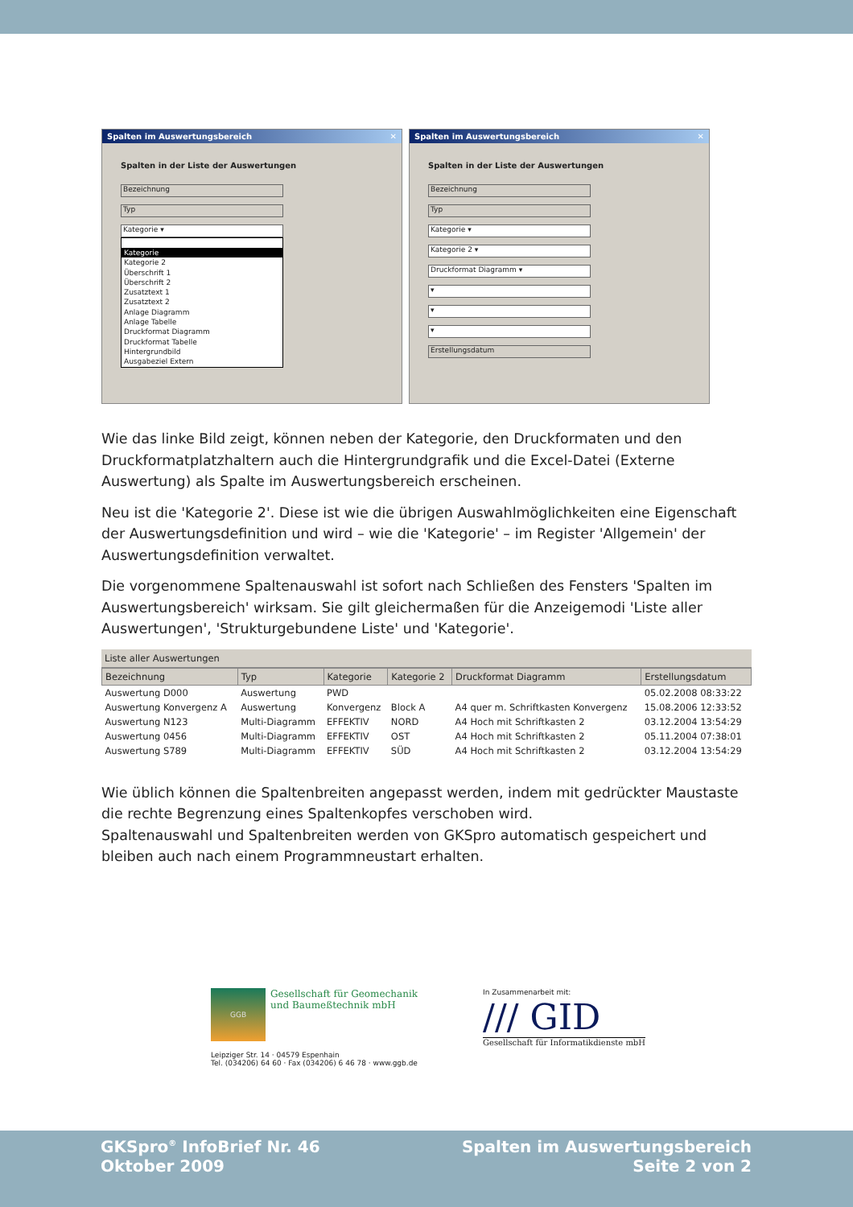Spalten im Auswertungsbereich ✕
Spalten in der Liste der Auswertungen
Bezeichnung
Typ
Kategorie ▾
Kategorie
Kategorie 2
Überschrift 1
Überschrift 2
Zusatztext 1
Zusatztext 2
Anlage Diagramm
Anlage Tabelle
Druckformat Diagramm
Druckformat Tabelle
Hintergrundbild
Ausgabeziel Extern
Spalten im Auswertungsbereich ✕
Spalten in der Liste der Auswertungen
Bezeichnung
Typ
Kategorie ▾
Kategorie 2 ▾
Druckformat Diagramm ▾
▾
▾
▾
Erstellungsdatum
Wie das linke Bild zeigt, können neben der Kategorie, den Druckformaten und den Druckformat­platzhaltern auch die Hintergrundgrafik und die Excel-Datei (Externe Auswertung) als Spalte im Auswertungsbereich erscheinen.
Neu ist die 'Kategorie 2'. Diese ist wie die übrigen Auswahlmöglichkeiten eine Eigenschaft der Auswertungsdefinition und wird – wie die 'Kategorie' – im Register 'Allgemein' der Auswertungs­definition verwaltet.
Die vorgenommene Spaltenauswahl ist sofort nach Schließen des Fensters 'Spalten im Auswer­tungsbereich' wirksam. Sie gilt gleichermaßen für die Anzeigemodi 'Liste aller Auswertungen', 'Strukturgebundene Liste' und 'Kategorie'.
Liste aller Auswertungen
| Bezeichnung | Typ | Kategorie | Kategorie 2 | Druckformat Diagramm | Erstellungsdatum |
| --- | --- | --- | --- | --- | --- |
| Auswertung D000 | Auswertung | PWD | | | 05.02.2008 08:33:22 |
| Auswertung Konvergenz A | Auswertung | Konvergenz | Block A | A4 quer m. Schriftkasten Konvergenz | 15.08.2006 12:33:52 |
| Auswertung N123 | Multi-Diagramm | EFFEKTIV | NORD | A4 Hoch mit Schriftkasten 2 | 03.12.2004 13:54:29 |
| Auswertung 0456 | Multi-Diagramm | EFFEKTIV | OST | A4 Hoch mit Schriftkasten 2 | 05.11.2004 07:38:01 |
| Auswertung S789 | Multi-Diagramm | EFFEKTIV | SÜD | A4 Hoch mit Schriftkasten 2 | 03.12.2004 13:54:29 |
Wie üblich können die Spaltenbreiten angepasst werden, indem mit gedrückter Maustaste die rechte Begrenzung eines Spaltenkopfes verschoben wird.
Spaltenauswahl und Spaltenbreiten werden von GKSpro automatisch gespeichert und bleiben auch nach einem Programmneustart erhalten.
GGB
Gesellschaft für Geomechanik
und Baumeßtechnik mbH
Leipziger Str. 14 · 04579 Espenhain
Tel. (034206) 64 60 · Fax (034206) 6 46 78 · www.ggb.de
In Zusammenarbeit mit:
/// GID
Gesellschaft für Informatikdienste mbH
GKSpro<sup>®</sup> InfoBrief Nr. 46
Oktober 2009
Spalten im Auswertungsbereich
Seite 2 von 2